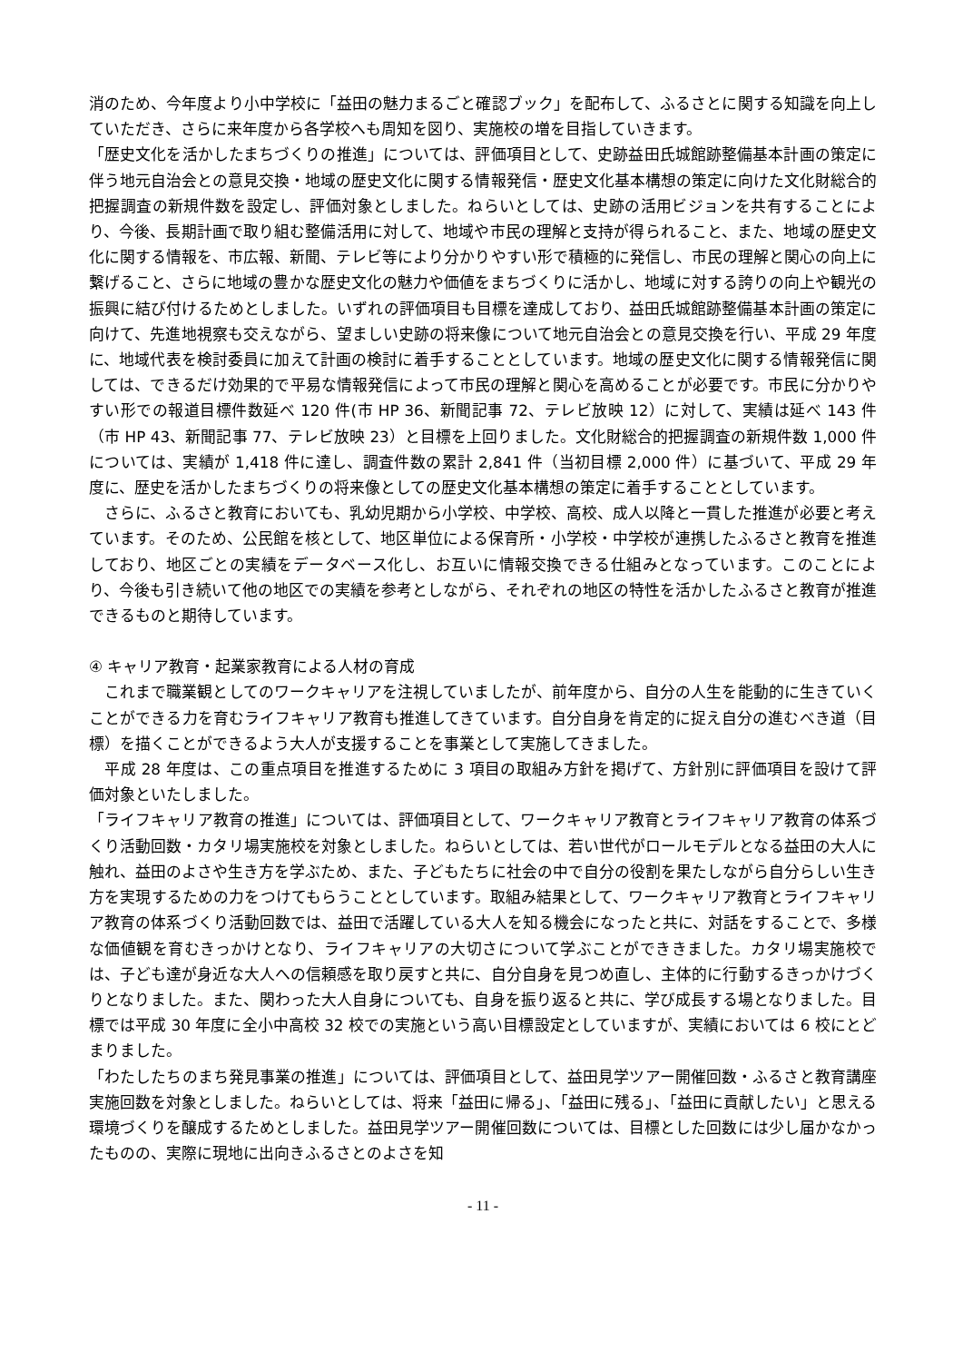消のため、今年度より小中学校に「益田の魅力まるごと確認ブック」を配布して、ふるさとに関する知識を向上していただき、さらに来年度から各学校へも周知を図り、実施校の増を目指していきます。
「歴史文化を活かしたまちづくりの推進」については、評価項目として、史跡益田氏城館跡整備基本計画の策定に伴う地元自治会との意見交換・地域の歴史文化に関する情報発信・歴史文化基本構想の策定に向けた文化財総合的把握調査の新規件数を設定し、評価対象としました。ねらいとしては、史跡の活用ビジョンを共有することにより、今後、長期計画で取り組む整備活用に対して、地域や市民の理解と支持が得られること、また、地域の歴史文化に関する情報を、市広報、新聞、テレビ等により分かりやすい形で積極的に発信し、市民の理解と関心の向上に繋げること、さらに地域の豊かな歴史文化の魅力や価値をまちづくりに活かし、地域に対する誇りの向上や観光の振興に結び付けるためとしました。いずれの評価項目も目標を達成しており、益田氏城館跡整備基本計画の策定に向けて、先進地視察も交えながら、望ましい史跡の将来像について地元自治会との意見交換を行い、平成 29 年度に、地域代表を検討委員に加えて計画の検討に着手することとしています。地域の歴史文化に関する情報発信に関しては、できるだけ効果的で平易な情報発信によって市民の理解と関心を高めることが必要です。市民に分かりやすい形での報道目標件数延べ 120 件(市 HP 36、新聞記事 72、テレビ放映 12）に対して、実績は延べ 143 件（市 HP 43、新聞記事 77、テレビ放映 23）と目標を上回りました。文化財総合的把握調査の新規件数 1,000 件については、実績が 1,418 件に達し、調査件数の累計 2,841 件（当初目標 2,000 件）に基づいて、平成 29 年度に、歴史を活かしたまちづくりの将来像としての歴史文化基本構想の策定に着手することとしています。
　さらに、ふるさと教育においても、乳幼児期から小学校、中学校、高校、成人以降と一貫した推進が必要と考えています。そのため、公民館を核として、地区単位による保育所・小学校・中学校が連携したふるさと教育を推進しており、地区ごとの実績をデータベース化し、お互いに情報交換できる仕組みとなっています。このことにより、今後も引き続いて他の地区での実績を参考としながら、それぞれの地区の特性を活かしたふるさと教育が推進できるものと期待しています。
④ キャリア教育・起業家教育による人材の育成
　これまで職業観としてのワークキャリアを注視していましたが、前年度から、自分の人生を能動的に生きていくことができる力を育むライフキャリア教育も推進してきています。自分自身を肯定的に捉え自分の進むべき道（目標）を描くことができるよう大人が支援することを事業として実施してきました。
　平成 28 年度は、この重点項目を推進するために 3 項目の取組み方針を掲げて、方針別に評価項目を設けて評価対象といたしました。
「ライフキャリア教育の推進」については、評価項目として、ワークキャリア教育とライフキャリア教育の体系づくり活動回数・カタリ場実施校を対象としました。ねらいとしては、若い世代がロールモデルとなる益田の大人に触れ、益田のよさや生き方を学ぶため、また、子どもたちに社会の中で自分の役割を果たしながら自分らしい生き方を実現するための力をつけてもらうこととしています。取組み結果として、ワークキャリア教育とライフキャリア教育の体系づくり活動回数では、益田で活躍している大人を知る機会になったと共に、対話をすることで、多様な価値観を育むきっかけとなり、ライフキャリアの大切さについて学ぶことができきました。カタリ場実施校では、子ども達が身近な大人への信頼感を取り戻すと共に、自分自身を見つめ直し、主体的に行動するきっかけづくりとなりました。また、関わった大人自身についても、自身を振り返ると共に、学び成長する場となりました。目標では平成 30 年度に全小中高校 32 校での実施という高い目標設定としていますが、実績においては 6 校にとどまりました。
「わたしたちのまち発見事業の推進」については、評価項目として、益田見学ツアー開催回数・ふるさと教育講座実施回数を対象としました。ねらいとしては、将来「益田に帰る」、「益田に残る」、「益田に貢献したい」と思える環境づくりを醸成するためとしました。益田見学ツアー開催回数については、目標とした回数には少し届かなかったものの、実際に現地に出向きふるさとのよさを知
- 11 -